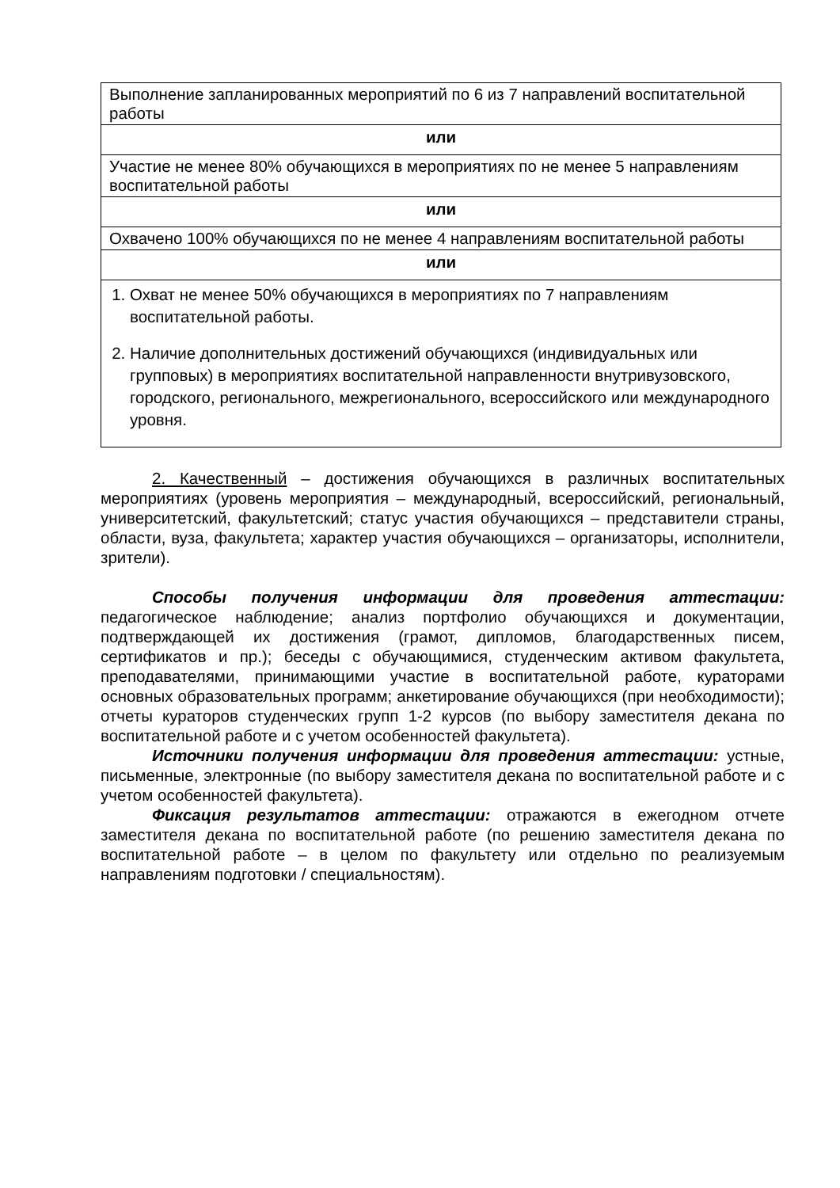| Выполнение запланированных мероприятий по 6 из 7 направлений воспитательной работы |
| или |
| Участие не менее 80% обучающихся в мероприятиях по не менее 5 направлениям воспитательной работы |
| или |
| Охвачено 100% обучающихся по не менее 4 направлениям воспитательной работы |
| или |
| 1. Охват не менее 50% обучающихся в мероприятиях по 7 направлениям воспитательной работы. 2. Наличие дополнительных достижений обучающихся (индивидуальных или групповых) в мероприятиях воспитательной направленности внутривузовского, городского, регионального, межрегионального, всероссийского или международного уровня. |
2. Качественный – достижения обучающихся в различных воспитательных мероприятиях (уровень мероприятия – международный, всероссийский, региональный, университетский, факультетский; статус участия обучающихся – представители страны, области, вуза, факультета; характер участия обучающихся – организаторы, исполнители, зрители).
Способы получения информации для проведения аттестации: педагогическое наблюдение; анализ портфолио обучающихся и документации, подтверждающей их достижения (грамот, дипломов, благодарственных писем, сертификатов и пр.); беседы с обучающимися, студенческим активом факультета, преподавателями, принимающими участие в воспитательной работе, кураторами основных образовательных программ; анкетирование обучающихся (при необходимости); отчеты кураторов студенческих групп 1-2 курсов (по выбору заместителя декана по воспитательной работе и с учетом особенностей факультета).
Источники получения информации для проведения аттестации: устные, письменные, электронные (по выбору заместителя декана по воспитательной работе и с учетом особенностей факультета).
Фиксация результатов аттестации: отражаются в ежегодном отчете заместителя декана по воспитательной работе (по решению заместителя декана по воспитательной работе – в целом по факультету или отдельно по реализуемым направлениям подготовки / специальностям).